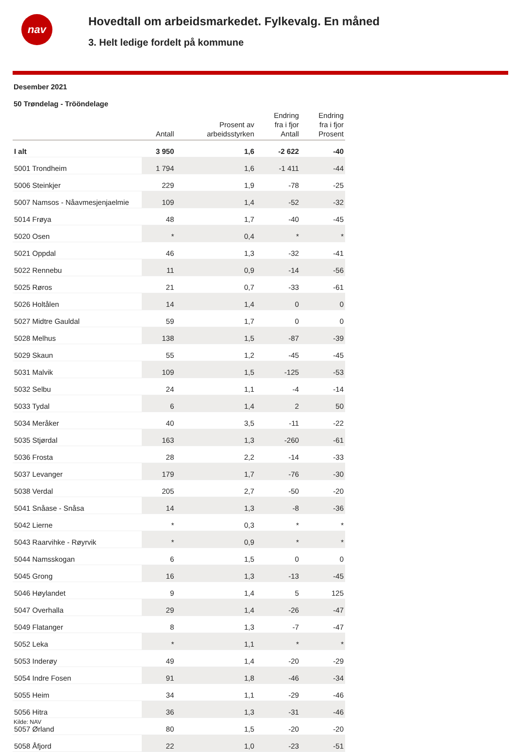nav
Hovedtall om arbeidsmarkedet. Fylkevalg. En måned
3. Helt ledige fordelt på kommune
Desember 2021
50 Trøndelag - Trööndelage
| | Antall | Prosent av arbeidsstyrken | Endring fra i fjor Antall | Endring fra i fjor Prosent |
| --- | --- | --- | --- | --- |
| I alt | 3 950 | 1,6 | -2 622 | -40 |
| 5001 Trondheim | 1 794 | 1,6 | -1 411 | -44 |
| 5006 Steinkjer | 229 | 1,9 | -78 | -25 |
| 5007 Namsos - Nåavmesjenjaelmie | 109 | 1,4 | -52 | -32 |
| 5014 Frøya | 48 | 1,7 | -40 | -45 |
| 5020 Osen | * | 0,4 | * | * |
| 5021 Oppdal | 46 | 1,3 | -32 | -41 |
| 5022 Rennebu | 11 | 0,9 | -14 | -56 |
| 5025 Røros | 21 | 0,7 | -33 | -61 |
| 5026 Holtålen | 14 | 1,4 | 0 | 0 |
| 5027 Midtre Gauldal | 59 | 1,7 | 0 | 0 |
| 5028 Melhus | 138 | 1,5 | -87 | -39 |
| 5029 Skaun | 55 | 1,2 | -45 | -45 |
| 5031 Malvik | 109 | 1,5 | -125 | -53 |
| 5032 Selbu | 24 | 1,1 | -4 | -14 |
| 5033 Tydal | 6 | 1,4 | 2 | 50 |
| 5034 Meråker | 40 | 3,5 | -11 | -22 |
| 5035 Stjørdal | 163 | 1,3 | -260 | -61 |
| 5036 Frosta | 28 | 2,2 | -14 | -33 |
| 5037 Levanger | 179 | 1,7 | -76 | -30 |
| 5038 Verdal | 205 | 2,7 | -50 | -20 |
| 5041 Snåase - Snåsa | 14 | 1,3 | -8 | -36 |
| 5042 Lierne | * | 0,3 | * | * |
| 5043 Raarvihke - Røyrvik | * | 0,9 | * | * |
| 5044 Namsskogan | 6 | 1,5 | 0 | 0 |
| 5045 Grong | 16 | 1,3 | -13 | -45 |
| 5046 Høylandet | 9 | 1,4 | 5 | 125 |
| 5047 Overhalla | 29 | 1,4 | -26 | -47 |
| 5049 Flatanger | 8 | 1,3 | -7 | -47 |
| 5052 Leka | * | 1,1 | * | * |
| 5053 Inderøy | 49 | 1,4 | -20 | -29 |
| 5054 Indre Fosen | 91 | 1,8 | -46 | -34 |
| 5055 Heim | 34 | 1,1 | -29 | -46 |
| 5056 Hitra | 36 | 1,3 | -31 | -46 |
| 5057 Ørland | 80 | 1,5 | -20 | -20 |
| 5058 Åfjord | 22 | 1,0 | -23 | -51 |
Kilde: NAV